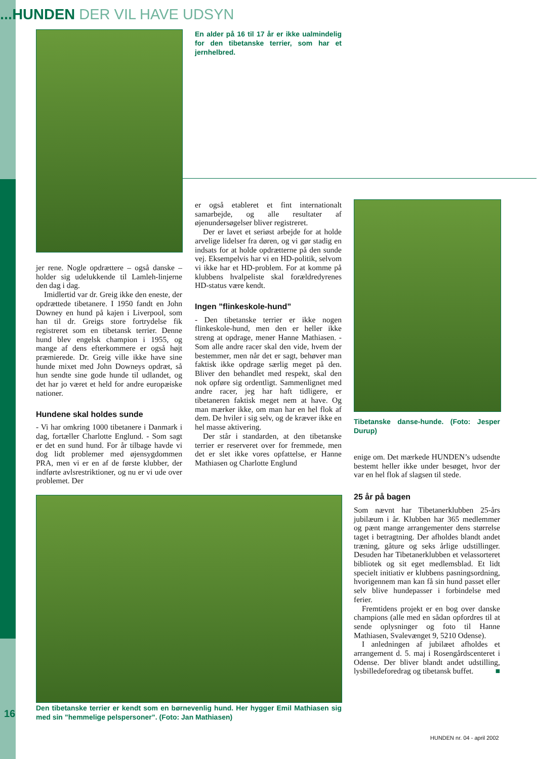...HUNDEN DER VIL HAVE UDSYN
En alder på 16 til 17 år er ikke ualmindelig for den tibetanske terrier, som har et jernhelbred.
jer rene. Nogle opdrættere – også danske – holder sig udelukkende til Lamleh-linjerne den dag i dag.
Imidlertid var dr. Greig ikke den eneste, der opdrættede tibetanere. I 1950 fandt en John Downey en hund på kajen i Liverpool, som han til dr. Greigs store fortrydelse fik registreret som en tibetansk terrier. Denne hund blev engelsk champion i 1955, og mange af dens efterkommere er også højt præmierede. Dr. Greig ville ikke have sine hunde mixet med John Downeys opdræt, så hun sendte sine gode hunde til udlandet, og det har jo været et held for andre europæiske nationer.
Hundene skal holdes sunde
- Vi har omkring 1000 tibetanere i Danmark i dag, fortæller Charlotte Englund. - Som sagt er det en sund hund. For år tilbage havde vi dog lidt problemer med øjensygdommen PRA, men vi er en af de første klubber, der indførte avlsrestriktioner, og nu er vi ude over problemet. Der
er også etableret et fint internationalt samarbejde, og alle resultater af øjenundersøgelser bliver registreret.
Der er lavet et seriøst arbejde for at holde arvelige lidelser fra døren, og vi gør stadig en indsats for at holde opdrætterne på den sunde vej. Eksempelvis har vi en HD-politik, selvom vi ikke har et HD-problem. For at komme på klubbens hvalpeliste skal forældredyrenes HD-status være kendt.
Ingen ”flinkeskole-hund”
- Den tibetanske terrier er ikke nogen flinkeskole-hund, men den er heller ikke streng at opdrage, mener Hanne Mathiasen. - Som alle andre racer skal den vide, hvem der bestemmer, men når det er sagt, behøver man faktisk ikke opdrage særlig meget på den. Bliver den behandlet med respekt, skal den nok opføre sig ordentligt. Sammenlignet med andre racer, jeg har haft tidligere, er tibetaneren faktisk meget nem at have. Og man mærker ikke, om man har en hel flok af dem. De hviler i sig selv, og de kræver ikke en hel masse aktivering.
Der står i standarden, at den tibetanske terrier er reserveret over for fremmede, men det er slet ikke vores opfattelse, er Hanne Mathiasen og Charlotte Englund
Tibetanske danse-hunde. (Foto: Jesper Durup)
enige om. Det mærkede HUNDEN’s udsendte bestemt heller ikke under besøget, hvor der var en hel flok af slagsen til stede.
25 år på bagen
Som nævnt har Tibetanerklubben 25-års jubilæum i år. Klubben har 365 medlemmer og pænt mange arrangementer dens størrelse taget i betragtning. Der afholdes blandt andet træning, gåture og seks årlige udstillinger. Desuden har Tibetanerklubben et velassorteret bibliotek og sit eget medlemsblad. Et lidt specielt initiativ er klubbens pasningsordning, hvorigennem man kan få sin hund passet eller selv blive hundepasser i forbindelse med ferier.
Fremtidens projekt er en bog over danske champions (alle med en sådan opfordres til at sende oplysninger og foto til Hanne Mathiasen, Svalevænget 9, 5210 Odense).
I anledningen af jubilæet afholdes et arrangement d. 5. maj i Rosengårdscenteret i Odense. Der bliver blandt andet udstilling, lysbilledeforedrag og tibetansk buffet. ■
Den tibetanske terrier er kendt som en børnevenlig hund. Her hygger Emil Mathiasen sig med sin ”hemmelige pelspersoner”. (Foto: Jan Mathiasen)
16
HUNDEN nr. 04 - april 2002